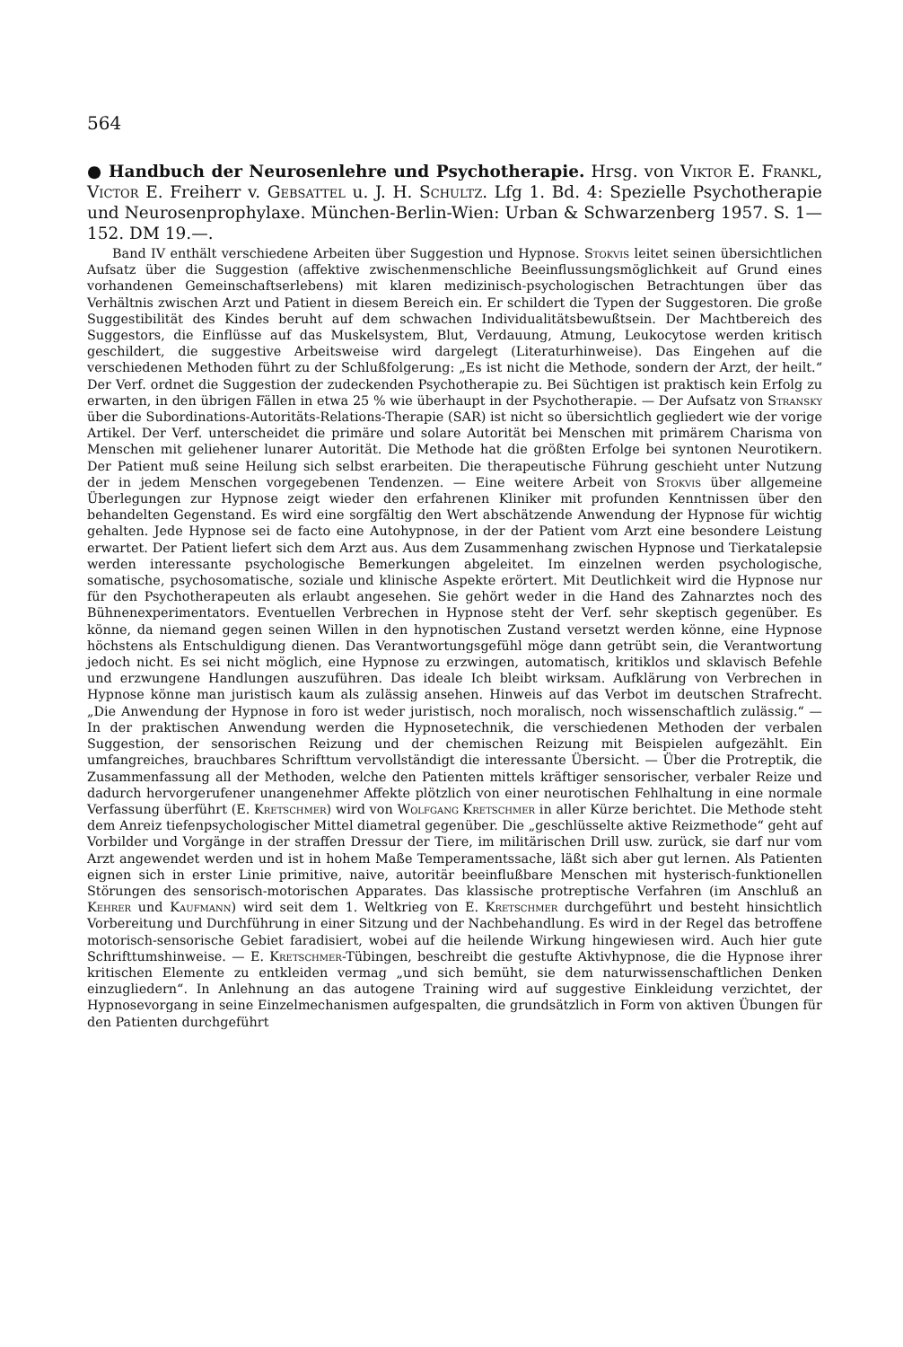564
● Handbuch der Neurosenlehre und Psychotherapie. Hrsg. von Viktor E. Frankl, Victor E. Freiherr v. Gebsattel u. J. H. Schultz. Lfg 1. Bd. 4: Spezielle Psychotherapie und Neurosenprophylaxe. München-Berlin-Wien: Urban & Schwarzenberg 1957. S. 1—152. DM 19.—.
Band IV enthält verschiedene Arbeiten über Suggestion und Hypnose. Stokvis leitet seinen übersichtlichen Aufsatz über die Suggestion (affektive zwischenmenschliche Beeinflussungsmöglichkeit auf Grund eines vorhandenen Gemeinschaftserlebens) mit klaren medizinisch-psychologischen Betrachtungen über das Verhältnis zwischen Arzt und Patient in diesem Bereich ein. Er schildert die Typen der Suggestoren. Die große Suggestibilität des Kindes beruht auf dem schwachen Individualitätsbewußtsein. Der Machtbereich des Suggestors, die Einflüsse auf das Muskelsystem, Blut, Verdauung, Atmung, Leukocytose werden kritisch geschildert, die suggestive Arbeitsweise wird dargelegt (Literaturhinweise). Das Eingehen auf die verschiedenen Methoden führt zu der Schlußfolgerung: „Es ist nicht die Methode, sondern der Arzt, der heilt.“ Der Verf. ordnet die Suggestion der zudeckenden Psychotherapie zu. Bei Süchtigen ist praktisch kein Erfolg zu erwarten, in den übrigen Fällen in etwa 25 % wie überhaupt in der Psychotherapie. — Der Aufsatz von Stransky über die Subordinations-Autoritäts-Relations-Therapie (SAR) ist nicht so übersichtlich gegliedert wie der vorige Artikel. Der Verf. unterscheidet die primäre und solare Autorität bei Menschen mit primärem Charisma von Menschen mit geliehener lunarer Autorität. Die Methode hat die größten Erfolge bei syntonen Neurotikern. Der Patient muß seine Heilung sich selbst erarbeiten. Die therapeutische Führung geschieht unter Nutzung der in jedem Menschen vorgegebenen Tendenzen. — Eine weitere Arbeit von Stokvis über allgemeine Überlegungen zur Hypnose zeigt wieder den erfahrenen Kliniker mit profunden Kenntnissen über den behandelten Gegenstand. Es wird eine sorgfältig den Wert abschätzende Anwendung der Hypnose für wichtig gehalten. Jede Hypnose sei de facto eine Autohypnose, in der der Patient vom Arzt eine besondere Leistung erwartet. Der Patient liefert sich dem Arzt aus. Aus dem Zusammenhang zwischen Hypnose und Tierkatalepsie werden interessante psychologische Bemerkungen abgeleitet. Im einzelnen werden psychologische, somatische, psychosomatische, soziale und klinische Aspekte erörtert. Mit Deutlichkeit wird die Hypnose nur für den Psychotherapeuten als erlaubt angesehen. Sie gehört weder in die Hand des Zahnarztes noch des Bühnenexperimentators. Eventuellen Verbrechen in Hypnose steht der Verf. sehr skeptisch gegenüber. Es könne, da niemand gegen seinen Willen in den hypnotischen Zustand versetzt werden könne, eine Hypnose höchstens als Entschuldigung dienen. Das Verantwortungsgefühl möge dann getrübt sein, die Verantwortung jedoch nicht. Es sei nicht möglich, eine Hypnose zu erzwingen, automatisch, kritiklos und sklavisch Befehle und erzwungene Handlungen auszuführen. Das ideale Ich bleibt wirksam. Aufklärung von Verbrechen in Hypnose könne man juristisch kaum als zulässig ansehen. Hinweis auf das Verbot im deutschen Strafrecht. „Die Anwendung der Hypnose in foro ist weder juristisch, noch moralisch, noch wissenschaftlich zulässig.“ — In der praktischen Anwendung werden die Hypnosetechnik, die verschiedenen Methoden der verbalen Suggestion, der sensorischen Reizung und der chemischen Reizung mit Beispielen aufgezählt. Ein umfangreiches, brauchbares Schrifttum vervollständigt die interessante Übersicht. — Über die Protreptik, die Zusammenfassung all der Methoden, welche den Patienten mittels kräftiger sensorischer, verbaler Reize und dadurch hervorgerufener unangenehmer Affekte plötzlich von einer neurotischen Fehlhaltung in eine normale Verfassung überführt (E. Kretschmer) wird von Wolfgang Kretschmer in aller Kürze berichtet. Die Methode steht dem Anreiz tiefenpsychologischer Mittel diametral gegenüber. Die „geschlüsselte aktive Reizmethode“ geht auf Vorbilder und Vorgänge in der straffen Dressur der Tiere, im militärischen Drill usw. zurück, sie darf nur vom Arzt angewendet werden und ist in hohem Maße Temperamentssache, läßt sich aber gut lernen. Als Patienten eignen sich in erster Linie primitive, naive, autoritär beeinflußbare Menschen mit hysterisch-funktionellen Störungen des sensorisch-motorischen Apparates. Das klassische protreptische Verfahren (im Anschluß an Kehrer und Kaufmann) wird seit dem 1. Weltkrieg von E. Kretschmer durchgeführt und besteht hinsichtlich Vorbereitung und Durchführung in einer Sitzung und der Nachbehandlung. Es wird in der Regel das betroffene motorisch-sensorische Gebiet faradisiert, wobei auf die heilende Wirkung hingewiesen wird. Auch hier gute Schrifttumshinweise. — E. Kretschmer-Tübingen, beschreibt die gestufte Aktivhypnose, die die Hypnose ihrer kritischen Elemente zu entkleiden vermag „und sich bemüht, sie dem naturwissenschaftlichen Denken einzugliedern“. In Anlehnung an das autogene Training wird auf suggestive Einkleidung verzichtet, der Hypnosevorgang in seine Einzelmechanismen aufgespalten, die grundsätzlich in Form von aktiven Übungen für den Patienten durchgeführt